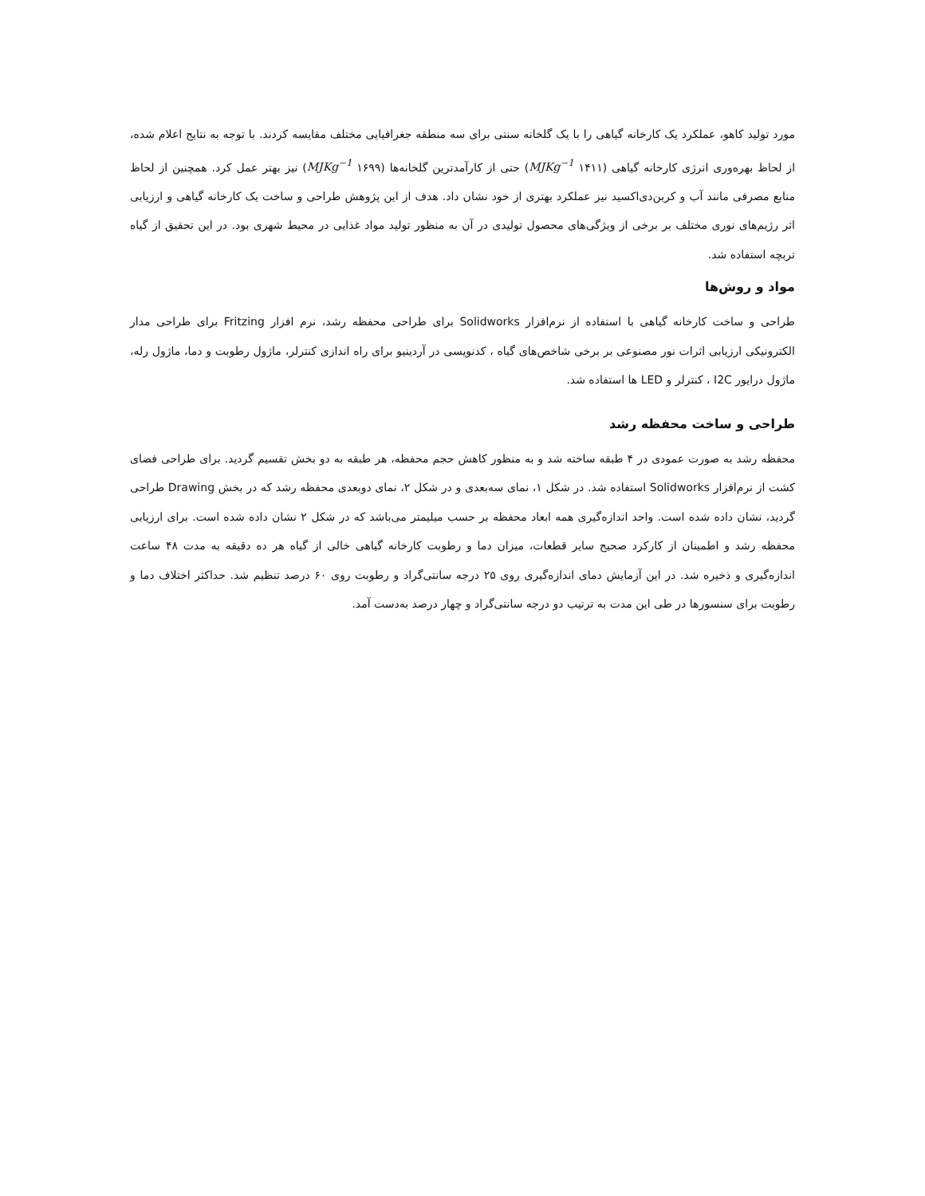مورد تولید کاهو، عملکرد یک کارخانه گیاهی را با یک گلخانه سنتی برای سه منطقه جغرافیایی مختلف مقایسه کردند. با توجه به نتایج اعلام شده، از لحاظ بهره‌وری انرژی کارخانه گیاهی (MJKg<sup>−1</sup> ۱۴۱۱) حتی از کارآمدترین گلخانه‌ها (MJKg<sup>−1</sup> ۱۶۹۹) نیز بهتر عمل کرد. همچنین از لحاظ منابع مصرفی مانند آب و کربن‌دی‌اکسید نیز عملکرد بهتری از خود نشان داد. هدف از این پژوهش طراحی و ساخت یک کارخانه گیاهی و ارزیابی اثر رژیم‌های نوری مختلف بر برخی از ویژگی‌های محصول تولیدی در آن به منظور تولید مواد غذایی در محیط شهری بود. در این تحقیق از گیاه تربچه استفاده شد.
مواد و روش‌ها
طراحی و ساخت کارخانه گیاهی با استفاده از نرم‌افزار Solidworks برای طراحی محفظه رشد، نرم افزار Fritzing برای طراحی مدار الکترونیکی ارزیابی اثرات نور مصنوعی بر برخی شاخص‌های گیاه ، کدنویسی در آردینیو برای راه اندازی کنترلر، ماژول رطوبت و دما، ماژول رله، ماژول درایور I2C ، کنترلر و LED ها استفاده شد.
طراحی و ساخت محفظه رشد
محفظه رشد به صورت عمودی در ۴ طبقه ساخته شد و به منظور کاهش حجم محفظه، هر طبقه به دو بخش تقسیم گردید. برای طراحی فضای کشت از نرم‌افزار Solidworks استفاده شد. در شکل ۱، نمای سه‌بعدی و در شکل ۲، نمای دوبعدی محفظه رشد که در بخش Drawing طراحی گردید، نشان داده شده است. واحد اندازه‌گیری همه ابعاد محفظه بر حسب میلیمتر می‌باشد که در شکل ۲ نشان داده شده است. برای ارزیابی محفظه رشد و اطمینان از کارکرد صحیح سایر قطعات، میزان دما و رطوبت کارخانه گیاهی خالی از گیاه هر ده دقیقه به مدت ۴۸ ساعت اندازه‌گیری و ذخیره شد. در این آزمایش دمای اندازه‌گیری روی ۲۵ درجه سانتی‌گراد و رطوبت روی ۶۰ درصد تنظیم شد. حداکثر اختلاف دما و رطوبت برای سنسورها در طی این مدت به ترتیب دو درجه سانتی‌گراد و چهار درصد به‌دست آمد.